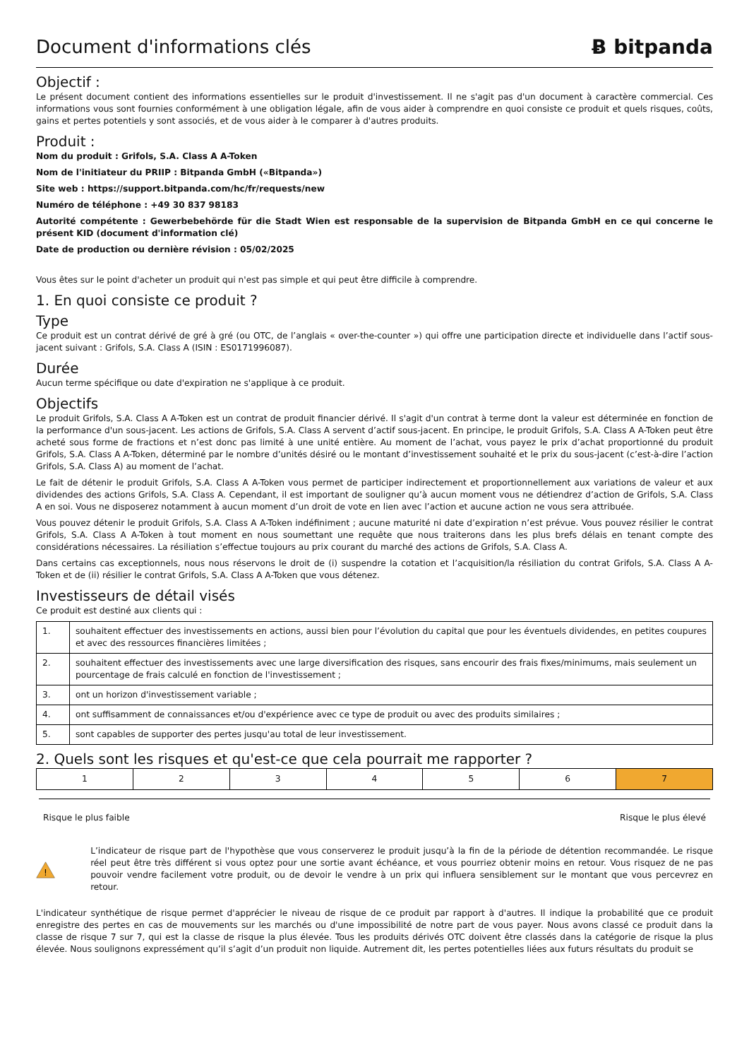Document d'informations clés
Ƀ bitpanda
Objectif :
Le présent document contient des informations essentielles sur le produit d'investissement. Il ne s'agit pas d'un document à caractère commercial. Ces informations vous sont fournies conformément à une obligation légale, afin de vous aider à comprendre en quoi consiste ce produit et quels risques, coûts, gains et pertes potentiels y sont associés, et de vous aider à le comparer à d'autres produits.
Produit :
Nom du produit : Grifols, S.A. Class A A-Token
Nom de l'initiateur du PRIIP : Bitpanda GmbH («Bitpanda»)
Site web : https://support.bitpanda.com/hc/fr/requests/new
Numéro de téléphone : +49 30 837 98183
Autorité compétente : Gewerbebehörde für die Stadt Wien est responsable de la supervision de Bitpanda GmbH en ce qui concerne le présent KID (document d'information clé)
Date de production ou dernière révision : 05/02/2025
Vous êtes sur le point d'acheter un produit qui n'est pas simple et qui peut être difficile à comprendre.
1. En quoi consiste ce produit ?
Type
Ce produit est un contrat dérivé de gré à gré (ou OTC, de l’anglais « over-the-counter ») qui offre une participation directe et individuelle dans l’actif sous-jacent suivant : Grifols, S.A. Class A (ISIN : ES0171996087).
Durée
Aucun terme spécifique ou date d'expiration ne s'applique à ce produit.
Objectifs
Le produit Grifols, S.A. Class A A-Token est un contrat de produit financier dérivé. Il s'agit d'un contrat à terme dont la valeur est déterminée en fonction de la performance d'un sous-jacent. Les actions de Grifols, S.A. Class A servent d’actif sous-jacent. En principe, le produit Grifols, S.A. Class A A-Token peut être acheté sous forme de fractions et n’est donc pas limité à une unité entière. Au moment de l’achat, vous payez le prix d’achat proportionné du produit Grifols, S.A. Class A A-Token, déterminé par le nombre d’unités désiré ou le montant d’investissement souhaité et le prix du sous-jacent (c’est-à-dire l’action Grifols, S.A. Class A) au moment de l’achat.
Le fait de détenir le produit Grifols, S.A. Class A A-Token vous permet de participer indirectement et proportionnellement aux variations de valeur et aux dividendes des actions Grifols, S.A. Class A. Cependant, il est important de souligner qu’à aucun moment vous ne détiendrez d’action de Grifols, S.A. Class A en soi. Vous ne disposerez notamment à aucun moment d’un droit de vote en lien avec l’action et aucune action ne vous sera attribuée.
Vous pouvez détenir le produit Grifols, S.A. Class A A-Token indéfiniment ; aucune maturité ni date d’expiration n’est prévue. Vous pouvez résilier le contrat Grifols, S.A. Class A A-Token à tout moment en nous soumettant une requête que nous traiterons dans les plus brefs délais en tenant compte des considérations nécessaires. La résiliation s’effectue toujours au prix courant du marché des actions de Grifols, S.A. Class A.
Dans certains cas exceptionnels, nous nous réservons le droit de (i) suspendre la cotation et l’acquisition/la résiliation du contrat Grifols, S.A. Class A A-Token et de (ii) résilier le contrat Grifols, S.A. Class A A-Token que vous détenez.
Investisseurs de détail visés
Ce produit est destiné aux clients qui :
| 1. | souhaitent effectuer des investissements en actions, aussi bien pour l’évolution du capital que pour les éventuels dividendes, en petites coupures et avec des ressources financières limitées ; |
| 2. | souhaitent effectuer des investissements avec une large diversification des risques, sans encourir des frais fixes/minimums, mais seulement un pourcentage de frais calculé en fonction de l'investissement ; |
| 3. | ont un horizon d'investissement variable ; |
| 4. | ont suffisamment de connaissances et/ou d'expérience avec ce type de produit ou avec des produits similaires ; |
| 5. | sont capables de supporter des pertes jusqu'au total de leur investissement. |
2. Quels sont les risques et qu'est-ce que cela pourrait me rapporter ?
| 1 | 2 | 3 | 4 | 5 | 6 | 7 |
Risque le plus faible Risque le plus élevé
!
L’indicateur de risque part de l'hypothèse que vous conserverez le produit jusqu’à la fin de la période de détention recommandée. Le risque réel peut être très différent si vous optez pour une sortie avant échéance, et vous pourriez obtenir moins en retour. Vous risquez de ne pas pouvoir vendre facilement votre produit, ou de devoir le vendre à un prix qui influera sensiblement sur le montant que vous percevrez en retour.
L'indicateur synthétique de risque permet d'apprécier le niveau de risque de ce produit par rapport à d'autres. Il indique la probabilité que ce produit enregistre des pertes en cas de mouvements sur les marchés ou d'une impossibilité de notre part de vous payer. Nous avons classé ce produit dans la classe de risque 7 sur 7, qui est la classe de risque la plus élevée. Tous les produits dérivés OTC doivent être classés dans la catégorie de risque la plus élevée. Nous soulignons expressément qu’il s’agit d’un produit non liquide. Autrement dit, les pertes potentielles liées aux futurs résultats du produit se